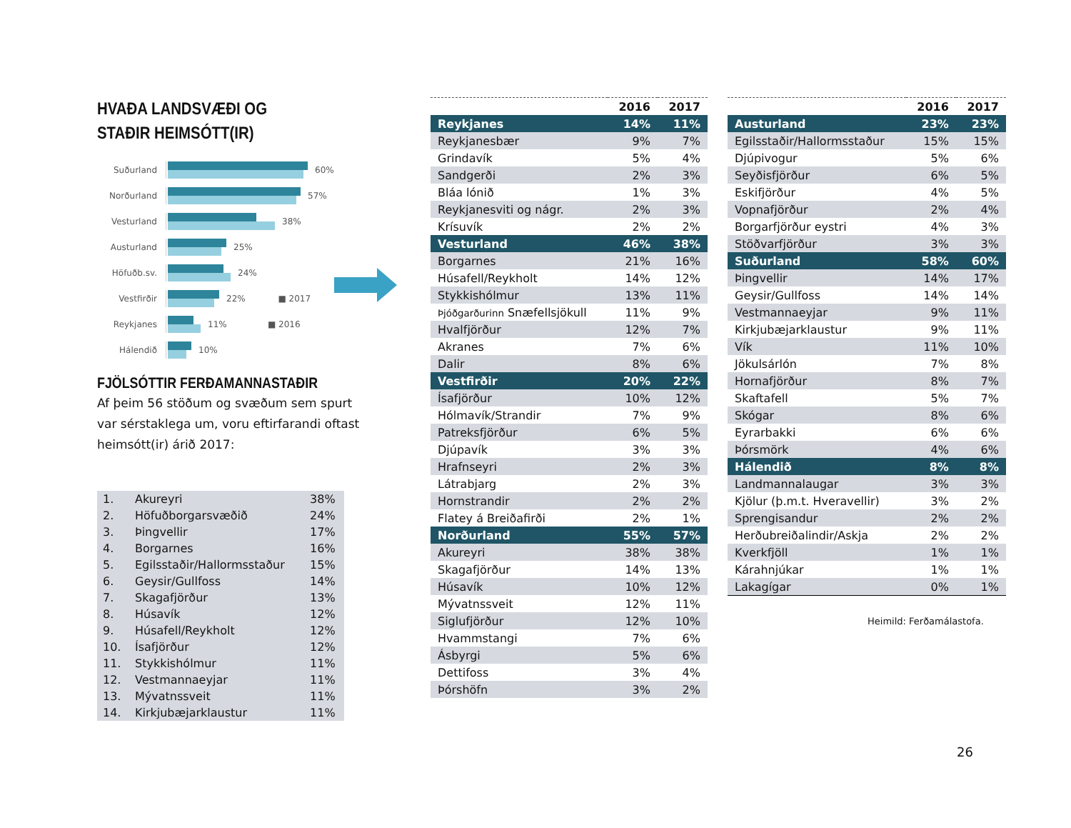HVAÐA LANDSVÆÐI OG STAÐIR HEIMSÓTT(IR)
Suðurland 60%
Norðurland 57%
Vesturland 38%
Austurland 25%
Höfuðb.sv. 24%
Vestfirðir 22% ■ 2017
Reykjanes 11% ■ 2016
Hálendið 10%
FJÖLSÓTTIR FERÐAMANNASTAÐIR
Af þeim 56 stöðum og svæðum sem spurt var sérstaklega um, voru eftirfarandi oftast heimsótt(ir) árið 2017:
| 1. | Akureyri | 38% |
| 2. | Höfuðborgarsvæðið | 24% |
| 3. | Þingvellir | 17% |
| 4. | Borgarnes | 16% |
| 5. | Egilsstaðir/Hallormsstaður | 15% |
| 6. | Geysir/Gullfoss | 14% |
| 7. | Skagafjörður | 13% |
| 8. | Húsavík | 12% |
| 9. | Húsafell/Reykholt | 12% |
| 10. | Ísafjörður | 12% |
| 11. | Stykkishólmur | 11% |
| 12. | Vestmannaeyjar | 11% |
| 13. | Mývatnssveit | 11% |
| 14. | Kirkjubæjarklaustur | 11% |
| | 2016 | 2017 |
| --- | --- | --- |
| Reykjanes | 14% | 11% |
| Reykjanesbær | 9% | 7% |
| Grindavík | 5% | 4% |
| Sandgerði | 2% | 3% |
| Bláa lónið | 1% | 3% |
| Reykjanesviti og nágr. | 2% | 3% |
| Krísuvík | 2% | 2% |
| Vesturland | 46% | 38% |
| Borgarnes | 21% | 16% |
| Húsafell/Reykholt | 14% | 12% |
| Stykkishólmur | 13% | 11% |
| Þjóðgarðurinn Snæfellsjökull | 11% | 9% |
| Hvalfjörður | 12% | 7% |
| Akranes | 7% | 6% |
| Dalir | 8% | 6% |
| Vestfirðir | 20% | 22% |
| Ísafjörður | 10% | 12% |
| Hólmavík/Strandir | 7% | 9% |
| Patreksfjörður | 6% | 5% |
| Djúpavík | 3% | 3% |
| Hrafnseyri | 2% | 3% |
| Látrabjarg | 2% | 3% |
| Hornstrandir | 2% | 2% |
| Flatey á Breiðafirði | 2% | 1% |
| Norðurland | 55% | 57% |
| Akureyri | 38% | 38% |
| Skagafjörður | 14% | 13% |
| Húsavík | 10% | 12% |
| Mývatnssveit | 12% | 11% |
| Siglufjörður | 12% | 10% |
| Hvammstangi | 7% | 6% |
| Ásbyrgi | 5% | 6% |
| Dettifoss | 3% | 4% |
| Þórshöfn | 3% | 2% |
| | 2016 | 2017 |
| --- | --- | --- |
| Austurland | 23% | 23% |
| Egilsstaðir/Hallormsstaður | 15% | 15% |
| Djúpivogur | 5% | 6% |
| Seyðisfjörður | 6% | 5% |
| Eskifjörður | 4% | 5% |
| Vopnafjörður | 2% | 4% |
| Borgarfjörður eystri | 4% | 3% |
| Stöðvarfjörður | 3% | 3% |
| Suðurland | 58% | 60% |
| Þingvellir | 14% | 17% |
| Geysir/Gullfoss | 14% | 14% |
| Vestmannaeyjar | 9% | 11% |
| Kirkjubæjarklaustur | 9% | 11% |
| Vík | 11% | 10% |
| Jökulsárlón | 7% | 8% |
| Hornafjörður | 8% | 7% |
| Skaftafell | 5% | 7% |
| Skógar | 8% | 6% |
| Eyrarbakki | 6% | 6% |
| Þórsmörk | 4% | 6% |
| Hálendið | 8% | 8% |
| Landmannalaugar | 3% | 3% |
| Kjölur (þ.m.t. Hveravellir) | 3% | 2% |
| Sprengisandur | 2% | 2% |
| Herðubreiðalindir/Askja | 2% | 2% |
| Kverkfjöll | 1% | 1% |
| Kárahnjúkar | 1% | 1% |
| Lakagígar | 0% | 1% |
Heimild: Ferðamálastofa.
26